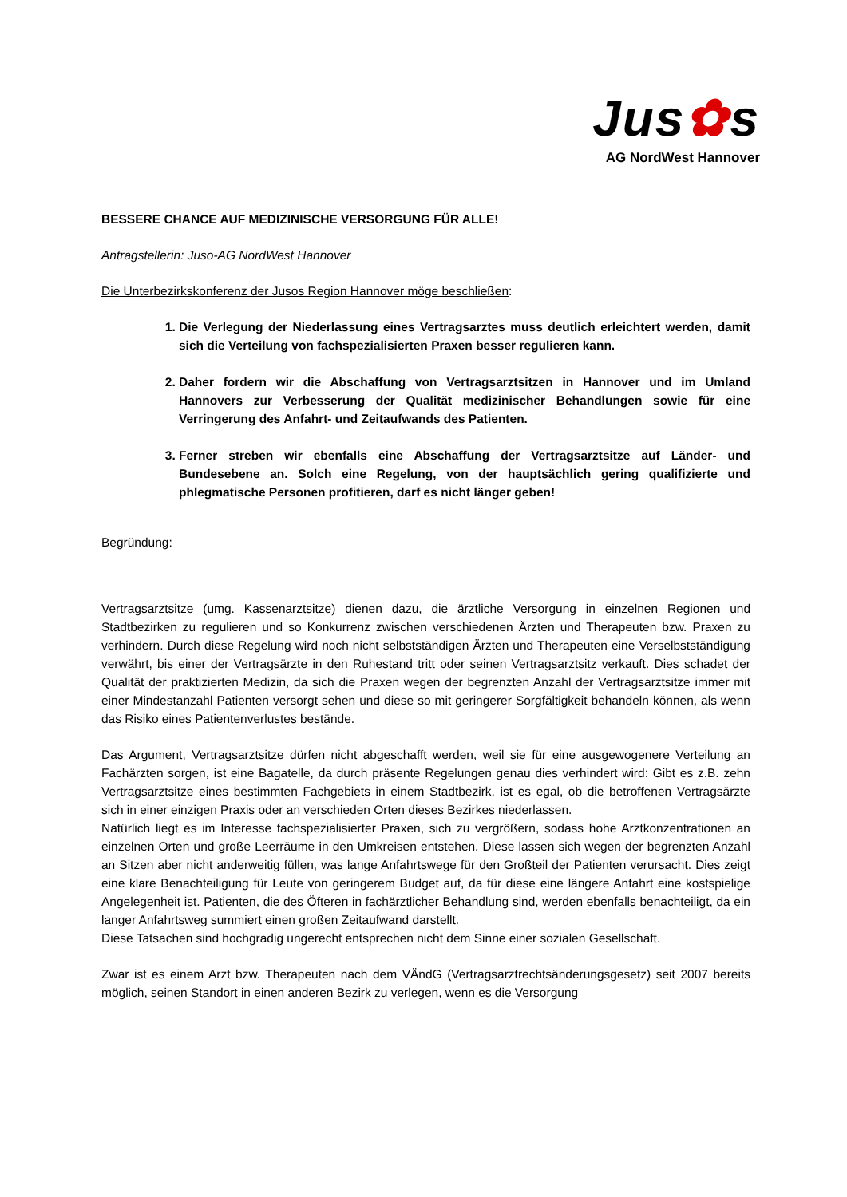Jus✿s
AG NordWest Hannover
BESSERE CHANCE AUF MEDIZINISCHE VERSORGUNG FÜR ALLE!
Antragstellerin: Juso-AG NordWest Hannover
Die Unterbezirkskonferenz der Jusos Region Hannover möge beschließen:
1. Die Verlegung der Niederlassung eines Vertragsarztes muss deutlich erleichtert werden, damit sich die Verteilung von fachspezialisierten Praxen besser regulieren kann.
2. Daher fordern wir die Abschaffung von Vertragsarztsitzen in Hannover und im Umland Hannovers zur Verbesserung der Qualität medizinischer Behandlungen sowie für eine Verringerung des Anfahrt- und Zeitaufwands des Patienten.
3. Ferner streben wir ebenfalls eine Abschaffung der Vertragsarztsitze auf Länder- und Bundesebene an. Solch eine Regelung, von der hauptsächlich gering qualifizierte und phlegmatische Personen profitieren, darf es nicht länger geben!
Begründung:
Vertragsarztsitze (umg. Kassenarztsitze) dienen dazu, die ärztliche Versorgung in einzelnen Regionen und Stadtbezirken zu regulieren und so Konkurrenz zwischen verschiedenen Ärzten und Therapeuten bzw. Praxen zu verhindern. Durch diese Regelung wird noch nicht selbstständigen Ärzten und Therapeuten eine Verselbstständigung verwährt, bis einer der Vertragsärzte in den Ruhestand tritt oder seinen Vertragsarztsitz verkauft. Dies schadet der Qualität der praktizierten Medizin, da sich die Praxen wegen der begrenzten Anzahl der Vertragsarztsitze immer mit einer Mindestanzahl Patienten versorgt sehen und diese so mit geringerer Sorgfältigkeit behandeln können, als wenn das Risiko eines Patientenverlustes bestände.
Das Argument, Vertragsarztsitze dürfen nicht abgeschafft werden, weil sie für eine ausgewogenere Verteilung an Fachärzten sorgen, ist eine Bagatelle, da durch präsente Regelungen genau dies verhindert wird: Gibt es z.B. zehn Vertragsarztsitze eines bestimmten Fachgebiets in einem Stadtbezirk, ist es egal, ob die betroffenen Vertragsärzte sich in einer einzigen Praxis oder an verschieden Orten dieses Bezirkes niederlassen.
Natürlich liegt es im Interesse fachspezialisierter Praxen, sich zu vergrößern, sodass hohe Arztkonzentrationen an einzelnen Orten und große Leerräume in den Umkreisen entstehen. Diese lassen sich wegen der begrenzten Anzahl an Sitzen aber nicht anderweitig füllen, was lange Anfahrtswege für den Großteil der Patienten verursacht. Dies zeigt eine klare Benachteiligung für Leute von geringerem Budget auf, da für diese eine längere Anfahrt eine kostspielige Angelegenheit ist. Patienten, die des Öfteren in fachärztlicher Behandlung sind, werden ebenfalls benachteiligt, da ein langer Anfahrtsweg summiert einen großen Zeitaufwand darstellt.
Diese Tatsachen sind hochgradig ungerecht entsprechen nicht dem Sinne einer sozialen Gesellschaft.
Zwar ist es einem Arzt bzw. Therapeuten nach dem VÄndG (Vertragsarztrechtsänderungsgesetz) seit 2007 bereits möglich, seinen Standort in einen anderen Bezirk zu verlegen, wenn es die Versorgung